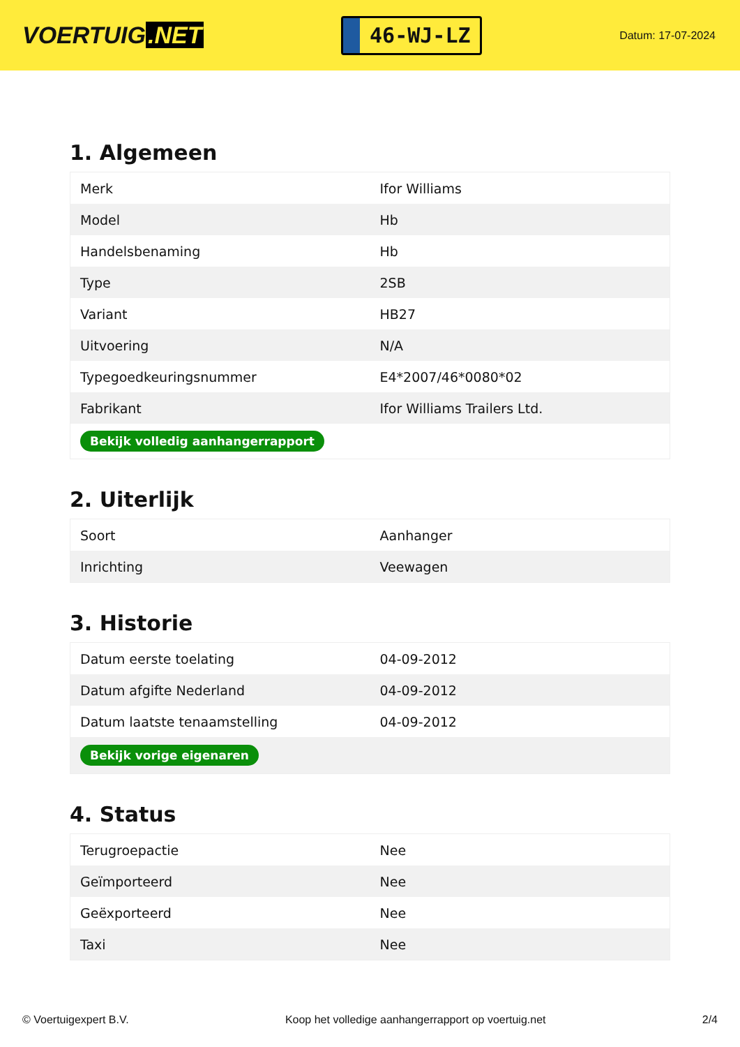VOERTUIG.NET
46-WJ-LZ
Datum: 17-07-2024
1. Algemeen
| Merk | Ifor Williams |
| Model | Hb |
| Handelsbenaming | Hb |
| Type | 2SB |
| Variant | HB27 |
| Uitvoering | N/A |
| Typegoedkeuringsnummer | E4*2007/46*0080*02 |
| Fabrikant | Ifor Williams Trailers Ltd. |
| Bekijk volledig aanhangerrapport | |
2. Uiterlijk
| Soort | Aanhanger |
| Inrichting | Veewagen |
3. Historie
| Datum eerste toelating | 04-09-2012 |
| Datum afgifte Nederland | 04-09-2012 |
| Datum laatste tenaamstelling | 04-09-2012 |
| Bekijk vorige eigenaren | |
4. Status
| Terugroepactie | Nee |
| Geïmporteerd | Nee |
| Geëxporteerd | Nee |
| Taxi | Nee |
© Voertuigexpert B.V. Koop het volledige aanhangerrapport op voertuig.net 2/4